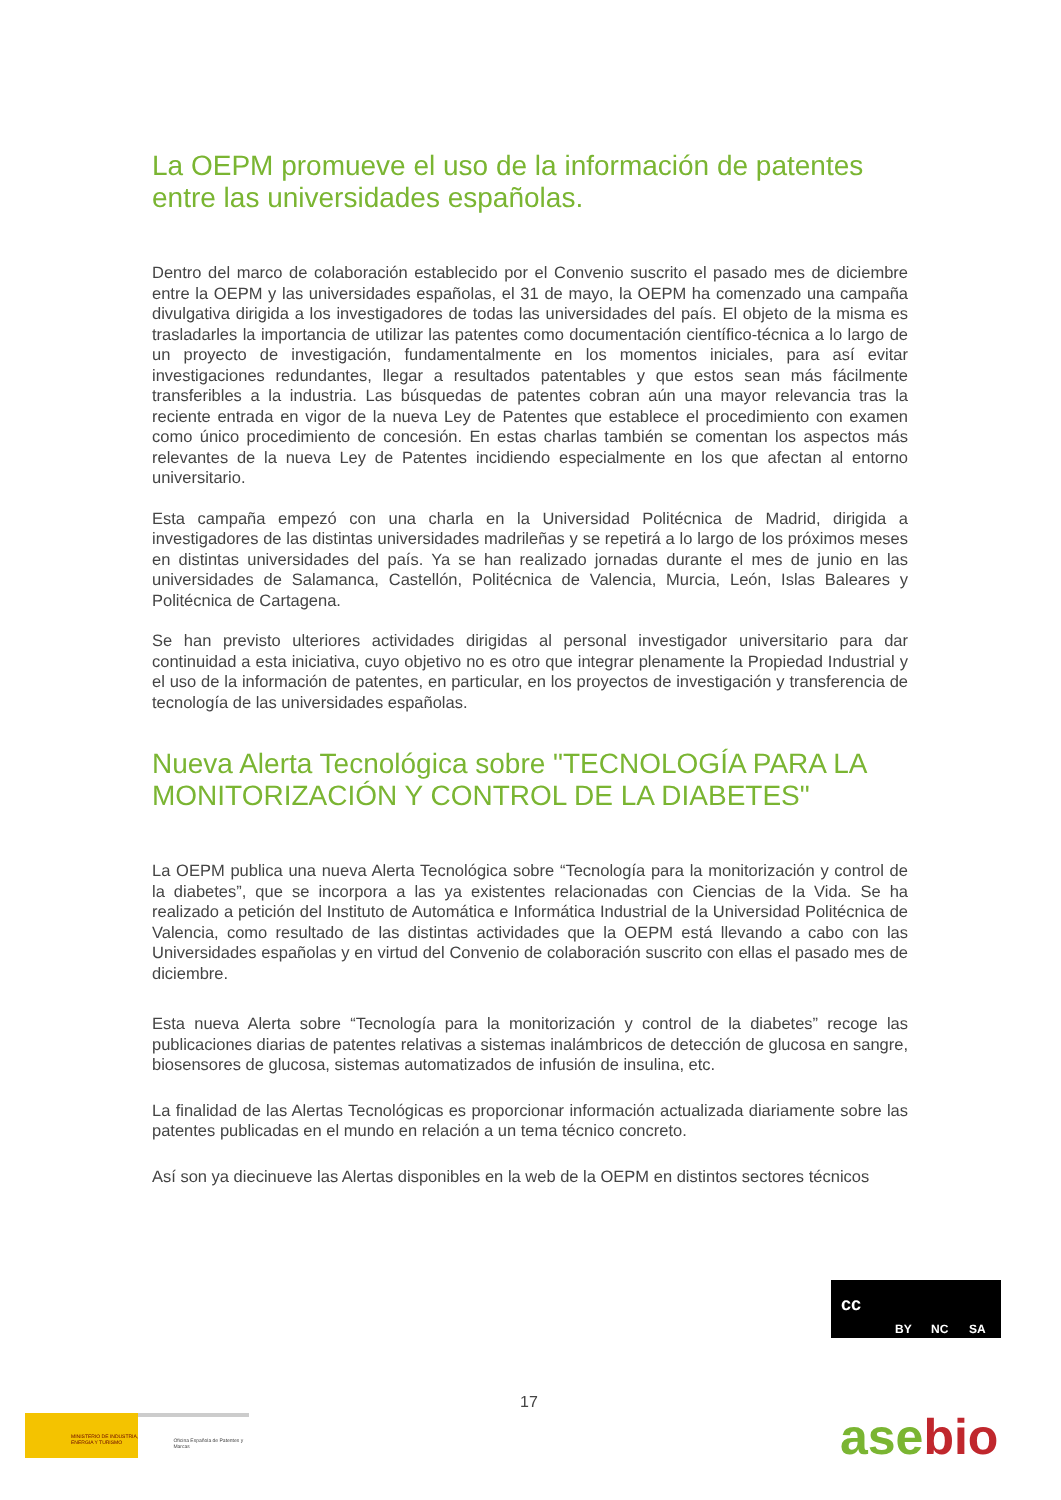La OEPM promueve el uso de la información de patentes entre las universidades españolas.
Dentro del marco de colaboración establecido por el Convenio suscrito el pasado mes de diciembre entre la OEPM y las universidades españolas, el 31 de mayo, la OEPM ha comenzado una campaña divulgativa dirigida a los investigadores de todas las universidades del país. El objeto de la misma es trasladarles la importancia de utilizar las patentes como documentación científico-técnica a lo largo de un proyecto de investigación, fundamentalmente en los momentos iniciales, para así evitar investigaciones redundantes, llegar a resultados patentables y que estos sean más fácilmente transferibles a la industria. Las búsquedas de patentes cobran aún una mayor relevancia tras la reciente entrada en vigor de la nueva Ley de Patentes que establece el procedimiento con examen como único procedimiento de concesión. En estas charlas también se comentan los aspectos más relevantes de la nueva Ley de Patentes incidiendo especialmente en los que afectan al entorno universitario.
Esta campaña empezó con una charla en la Universidad Politécnica de Madrid, dirigida a investigadores de las distintas universidades madrileñas y se repetirá a lo largo de los próximos meses en distintas universidades del país. Ya se han realizado jornadas durante el mes de junio en las universidades de Salamanca, Castellón, Politécnica de Valencia, Murcia, León, Islas Baleares y Politécnica de Cartagena.
Se han previsto ulteriores actividades dirigidas al personal investigador universitario para dar continuidad a esta iniciativa, cuyo objetivo no es otro que integrar plenamente la Propiedad Industrial y el uso de la información de patentes, en particular, en los proyectos de investigación y transferencia de tecnología de las universidades españolas.
Nueva Alerta Tecnológica sobre "TECNOLOGÍA PARA LA MONITORIZACIÓN Y CONTROL DE LA DIABETES"
La OEPM publica una nueva Alerta Tecnológica sobre “Tecnología para la monitorización y control de la diabetes”, que se incorpora a las ya existentes relacionadas con Ciencias de la Vida. Se ha realizado a petición del Instituto de Automática e Informática Industrial de la Universidad Politécnica de Valencia, como resultado de las distintas actividades que la OEPM está llevando a cabo con las Universidades españolas y en virtud del Convenio de colaboración suscrito con ellas el pasado mes de diciembre.
Esta nueva Alerta sobre “Tecnología para la monitorización y control de la diabetes” recoge las publicaciones diarias de patentes relativas a sistemas inalámbricos de detección de glucosa en sangre, biosensores de glucosa, sistemas automatizados de infusión de insulina, etc.
La finalidad de las Alertas Tecnológicas es proporcionar información actualizada diariamente sobre las patentes publicadas en el mundo en relación a un tema técnico concreto.
Así son ya diecinueve las Alertas disponibles en la web de la OEPM en distintos sectores técnicos
cc
BY NC SA
17
MINISTERIO DE INDUSTRIA, ENERGIA Y TURISMO
Oficina Española de Patentes y Marcas
asebio